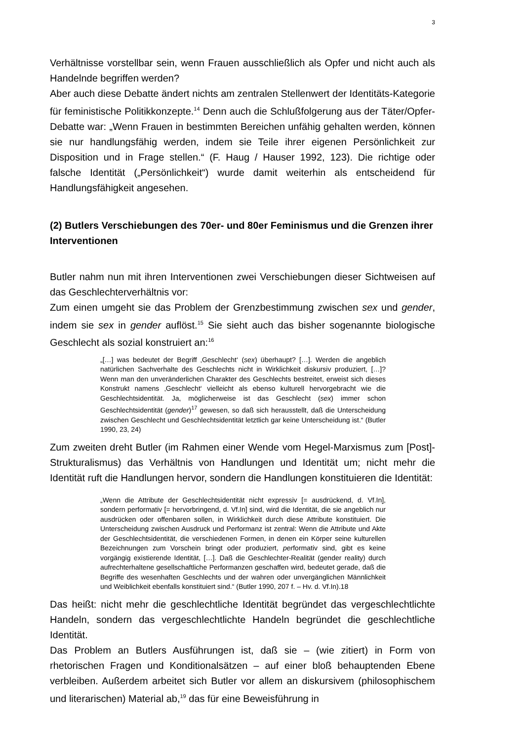3
Verhältnisse vorstellbar sein, wenn Frauen ausschließlich als Opfer und nicht auch als Handelnde begriffen werden?
Aber auch diese Debatte ändert nichts am zentralen Stellenwert der Identitäts-Kategorie für feministische Politikkonzepte.<sup>14</sup> Denn auch die Schlußfolgerung aus der Täter/Opfer-Debatte war: „Wenn Frauen in bestimmten Bereichen unfähig gehalten werden, können sie nur handlungsfähig werden, indem sie Teile ihrer eigenen Persönlichkeit zur Disposition und in Frage stellen.“ (F. Haug / Hauser 1992, 123). Die richtige oder falsche Identität („Persönlichkeit“) wurde damit weiterhin als entscheidend für Handlungsfähigkeit angesehen.
(2) Butlers Verschiebungen des 70er- und 80er Feminismus und die Grenzen ihrer Interventionen
Butler nahm nun mit ihren Interventionen zwei Verschiebungen dieser Sichtweisen auf das Geschlechterverhältnis vor:
Zum einen umgeht sie das Problem der Grenzbestimmung zwischen sex und gender, indem sie sex in gender auflöst.<sup>15</sup> Sie sieht auch das bisher sogenannte biologische Geschlecht als sozial konstruiert an:<sup>16</sup>
„[…] was bedeutet der Begriff ‚Geschlecht‘ (sex) überhaupt? […]. Werden die angeblich natürlichen Sachverhalte des Geschlechts nicht in Wirklichkeit diskursiv produziert, […]? Wenn man den unveränderlichen Charakter des Geschlechts bestreitet, erweist sich dieses Konstrukt namens ‚Geschlecht‘ vielleicht als ebenso kulturell hervorgebracht wie die Geschlechtsidentität. Ja, möglicherweise ist das Geschlecht (sex) immer schon Geschlechtsidentität (gender)<sup>17</sup> gewesen, so daß sich herausstellt, daß die Unterscheidung zwischen Geschlecht und Geschlechtsidentität letztlich gar keine Unterscheidung ist.“ (Butler 1990, 23, 24)
Zum zweiten dreht Butler (im Rahmen einer Wende vom Hegel-Marxismus zum [Post]-Strukturalismus) das Verhältnis von Handlungen und Identität um; nicht mehr die Identität ruft die Handlungen hervor, sondern die Handlungen konstituieren die Identität:
„Wenn die Attribute der Geschlechtsidentität nicht expressiv [= ausdrückend, d. Vf.In], sondern performativ [= hervorbringend, d. Vf.In] sind, wird die Identität, die sie angeblich nur ausdrücken oder offenbaren sollen, in Wirklichkeit durch diese Attribute konstituiert. Die Unterscheidung zwischen Ausdruck und Performanz ist zentral: Wenn die Attribute und Akte der Geschlechtsidentität, die verschiedenen Formen, in denen ein Körper seine kulturellen Bezeichnungen zum Vorschein bringt oder produziert, performativ sind, gibt es keine vorgängig existierende Identität, […]. Daß die Geschlechter-Realität (gender reality) durch aufrechterhaltene gesellschaftliche Performanzen geschaffen wird, bedeutet gerade, daß die Begriffe des wesenhaften Geschlechts und der wahren oder unvergänglichen Männlichkeit und Weiblichkeit ebenfalls konstituiert sind.“ (Butler 1990, 207 f. – Hv. d. Vf.In).18
Das heißt: nicht mehr die geschlechtliche Identität begründet das vergeschlechtlichte Handeln, sondern das vergeschlechtlichte Handeln begründet die geschlechtliche Identität.
Das Problem an Butlers Ausführungen ist, daß sie – (wie zitiert) in Form von rhetorischen Fragen und Konditionalsätzen – auf einer bloß behauptenden Ebene verbleiben. Außerdem arbeitet sich Butler vor allem an diskursivem (philosophischem und literarischen) Material ab,<sup>19</sup> das für eine Beweisführung in